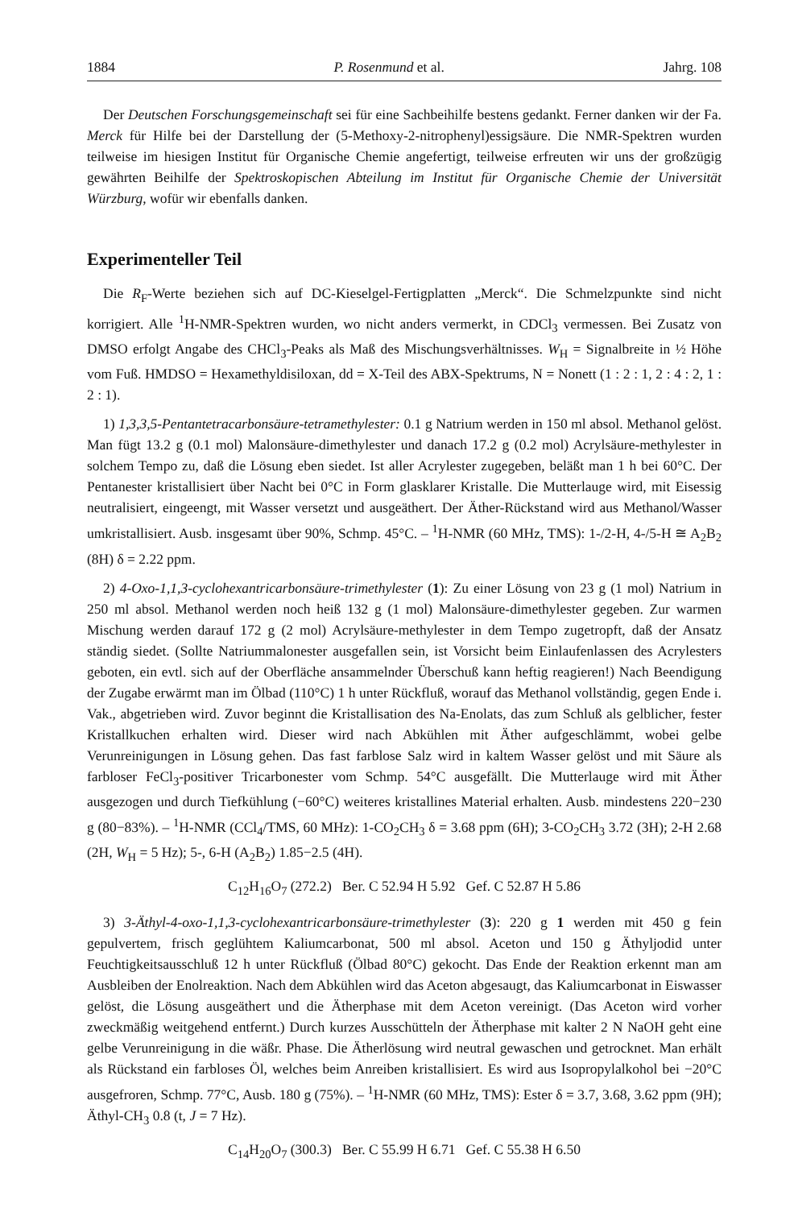1884 P. Rosenmund et al. Jahrg. 108
Der Deutschen Forschungsgemeinschaft sei für eine Sachbeihilfe bestens gedankt. Ferner danken wir der Fa. Merck für Hilfe bei der Darstellung der (5-Methoxy-2-nitrophenyl)essigsäure. Die NMR-Spektren wurden teilweise im hiesigen Institut für Organische Chemie angefertigt, teilweise erfreuten wir uns der großzügig gewährten Beihilfe der Spektroskopischen Abteilung im Institut für Organische Chemie der Universität Würzburg, wofür wir ebenfalls danken.
Experimenteller Teil
Die R<sub>F</sub>-Werte beziehen sich auf DC-Kieselgel-Fertigplatten „Merck“. Die Schmelzpunkte sind nicht korrigiert. Alle <sup>1</sup>H-NMR-Spektren wurden, wo nicht anders vermerkt, in CDCl<sub>3</sub> vermessen. Bei Zusatz von DMSO erfolgt Angabe des CHCl<sub>3</sub>-Peaks als Maß des Mischungsverhältnisses. W<sub>H</sub> = Signalbreite in ½ Höhe vom Fuß. HMDSO = Hexamethyldisiloxan, dd = X-Teil des ABX-Spektrums, N = Nonett (1 : 2 : 1, 2 : 4 : 2, 1 : 2 : 1).
1) 1,3,3,5-Pentantetracarbonsäure-tetramethylester: 0.1 g Natrium werden in 150 ml absol. Methanol gelöst. Man fügt 13.2 g (0.1 mol) Malonsäure-dimethylester und danach 17.2 g (0.2 mol) Acrylsäure-methylester in solchem Tempo zu, daß die Lösung eben siedet. Ist aller Acrylester zugegeben, beläßt man 1 h bei 60°C. Der Pentanester kristallisiert über Nacht bei 0°C in Form glasklarer Kristalle. Die Mutterlauge wird, mit Eisessig neutralisiert, eingeengt, mit Wasser versetzt und ausgeäthert. Der Äther-Rückstand wird aus Methanol/Wasser umkristallisiert. Ausb. insgesamt über 90%, Schmp. 45°C. – <sup>1</sup>H-NMR (60 MHz, TMS): 1-/2-H, 4-/5-H ≅ A<sub>2</sub>B<sub>2</sub> (8H) δ = 2.22 ppm.
2) 4-Oxo-1,1,3-cyclohexantricarbonsäure-trimethylester (1): Zu einer Lösung von 23 g (1 mol) Natrium in 250 ml absol. Methanol werden noch heiß 132 g (1 mol) Malonsäure-dimethylester gegeben. Zur warmen Mischung werden darauf 172 g (2 mol) Acrylsäure-methylester in dem Tempo zugetropft, daß der Ansatz ständig siedet. (Sollte Natriummalonester ausgefallen sein, ist Vorsicht beim Einlaufenlassen des Acrylesters geboten, ein evtl. sich auf der Oberfläche ansammelnder Überschuß kann heftig reagieren!) Nach Beendigung der Zugabe erwärmt man im Ölbad (110°C) 1 h unter Rückfluß, worauf das Methanol vollständig, gegen Ende i. Vak., abgetrieben wird. Zuvor beginnt die Kristallisation des Na-Enolats, das zum Schluß als gelblicher, fester Kristallkuchen erhalten wird. Dieser wird nach Abkühlen mit Äther aufgeschlämmt, wobei gelbe Verunreinigungen in Lösung gehen. Das fast farblose Salz wird in kaltem Wasser gelöst und mit Säure als farbloser FeCl<sub>3</sub>-positiver Tricarbonester vom Schmp. 54°C ausgefällt. Die Mutterlauge wird mit Äther ausgezogen und durch Tiefkühlung (−60°C) weiteres kristallines Material erhalten. Ausb. mindestens 220−230 g (80−83%). – <sup>1</sup>H-NMR (CCl<sub>4</sub>/TMS, 60 MHz): 1-CO<sub>2</sub>CH<sub>3</sub> δ = 3.68 ppm (6H); 3-CO<sub>2</sub>CH<sub>3</sub> 3.72 (3H); 2-H 2.68 (2H, W<sub>H</sub> = 5 Hz); 5-, 6-H (A<sub>2</sub>B<sub>2</sub>) 1.85−2.5 (4H).
C<sub>12</sub>H<sub>16</sub>O<sub>7</sub> (272.2) Ber. C 52.94 H 5.92 Gef. C 52.87 H 5.86
3) 3-Äthyl-4-oxo-1,1,3-cyclohexantricarbonsäure-trimethylester (3): 220 g 1 werden mit 450 g fein gepulvertem, frisch geglühtem Kaliumcarbonat, 500 ml absol. Aceton und 150 g Äthyljodid unter Feuchtigkeitsausschluß 12 h unter Rückfluß (Ölbad 80°C) gekocht. Das Ende der Reaktion erkennt man am Ausbleiben der Enolreaktion. Nach dem Abkühlen wird das Aceton abgesaugt, das Kaliumcarbonat in Eiswasser gelöst, die Lösung ausgeäthert und die Ätherphase mit dem Aceton vereinigt. (Das Aceton wird vorher zweckmäßig weitgehend entfernt.) Durch kurzes Ausschütteln der Ätherphase mit kalter 2 N NaOH geht eine gelbe Verunreinigung in die wäßr. Phase. Die Ätherlösung wird neutral gewaschen und getrocknet. Man erhält als Rückstand ein farbloses Öl, welches beim Anreiben kristallisiert. Es wird aus Isopropylalkohol bei −20°C ausgefroren, Schmp. 77°C, Ausb. 180 g (75%). – <sup>1</sup>H-NMR (60 MHz, TMS): Ester δ = 3.7, 3.68, 3.62 ppm (9H); Äthyl-CH<sub>3</sub> 0.8 (t, J = 7 Hz).
C<sub>14</sub>H<sub>20</sub>O<sub>7</sub> (300.3) Ber. C 55.99 H 6.71 Gef. C 55.38 H 6.50